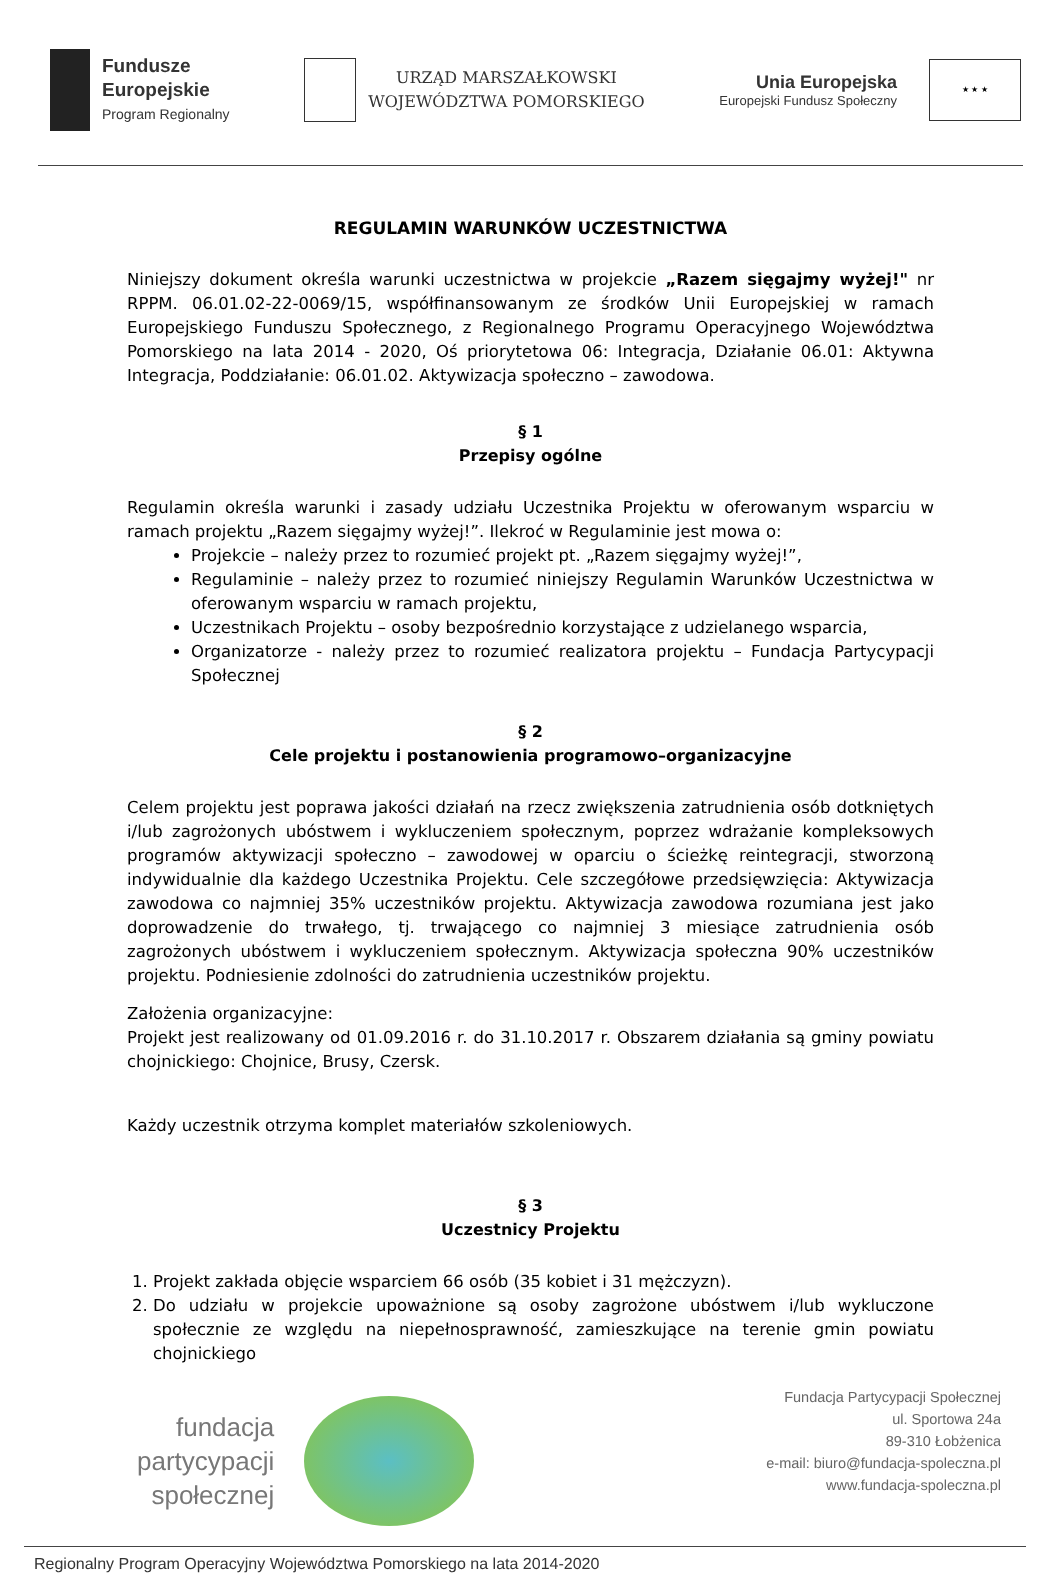Fundusze
Europejskie
Program Regionalny
URZĄD MARSZAŁKOWSKI
WOJEWÓDZTWA POMORSKIEGO
Unia Europejska
Europejski Fundusz Społeczny
★ ★ ★
REGULAMIN WARUNKÓW UCZESTNICTWA
Niniejszy dokument określa warunki uczestnictwa w projekcie „Razem sięgajmy wyżej!" nr RPPM. 06.01.02-22-0069/15, współfinansowanym ze środków Unii Europejskiej w ramach Europejskiego Funduszu Społecznego, z Regionalnego Programu Operacyjnego Województwa Pomorskiego na lata 2014 - 2020, Oś priorytetowa 06: Integracja, Działanie 06.01: Aktywna Integracja, Poddziałanie: 06.01.02. Aktywizacja społeczno – zawodowa.
§ 1
Przepisy ogólne
Regulamin określa warunki i zasady udziału Uczestnika Projektu w oferowanym wsparciu w ramach projektu „Razem sięgajmy wyżej!”. Ilekroć w Regulaminie jest mowa o:
Projekcie – należy przez to rozumieć projekt pt. „Razem sięgajmy wyżej!”,
Regulaminie – należy przez to rozumieć niniejszy Regulamin Warunków Uczestnictwa w oferowanym wsparciu w ramach projektu,
Uczestnikach Projektu – osoby bezpośrednio korzystające z udzielanego wsparcia,
Organizatorze - należy przez to rozumieć realizatora projektu – Fundacja Partycypacji Społecznej
§ 2
Cele projektu i postanowienia programowo–organizacyjne
Celem projektu jest poprawa jakości działań na rzecz zwiększenia zatrudnienia osób dotkniętych i/lub zagrożonych ubóstwem i wykluczeniem społecznym, poprzez wdrażanie kompleksowych programów aktywizacji społeczno – zawodowej w oparciu o ścieżkę reintegracji, stworzoną indywidualnie dla każdego Uczestnika Projektu. Cele szczegółowe przedsięwzięcia: Aktywizacja zawodowa co najmniej 35% uczestników projektu. Aktywizacja zawodowa rozumiana jest jako doprowadzenie do trwałego, tj. trwającego co najmniej 3 miesiące zatrudnienia osób zagrożonych ubóstwem i wykluczeniem społecznym. Aktywizacja społeczna 90% uczestników projektu. Podniesienie zdolności do zatrudnienia uczestników projektu.
Założenia organizacyjne:
Projekt jest realizowany od 01.09.2016 r. do 31.10.2017 r. Obszarem działania są gminy powiatu chojnickiego: Chojnice, Brusy, Czersk.
Każdy uczestnik otrzyma komplet materiałów szkoleniowych.
§ 3
Uczestnicy Projektu
1. Projekt zakłada objęcie wsparciem 66 osób (35 kobiet i 31 mężczyzn).
2. Do udziału w projekcie upoważnione są osoby zagrożone ubóstwem i/lub wykluczone społecznie ze względu na niepełnosprawność, zamieszkujące na terenie gmin powiatu chojnickiego
fundacja
partycypacji
społecznej
Fundacja Partycypacji Społecznej
ul. Sportowa 24a
89-310 Łobżenica
e-mail: biuro@fundacja-spoleczna.pl
www.fundacja-spoleczna.pl
Regionalny Program Operacyjny Województwa Pomorskiego na lata 2014-2020